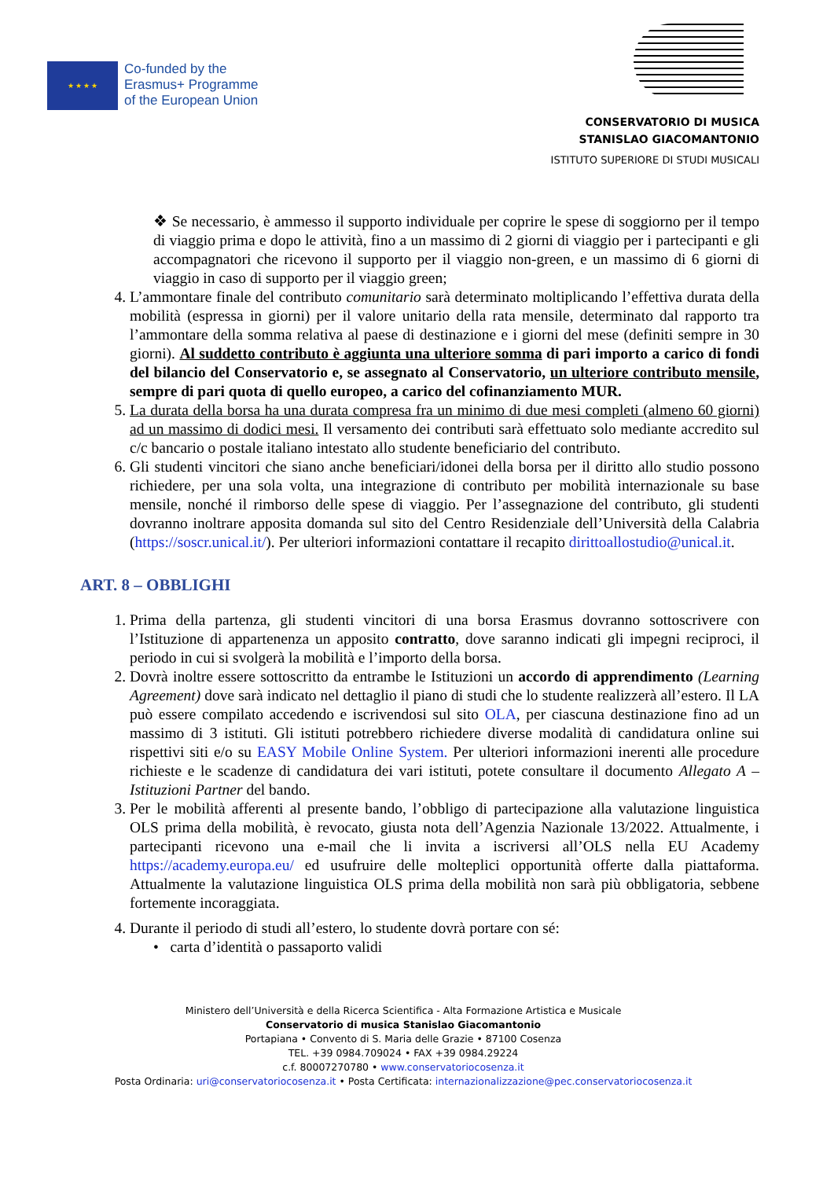★ ★ ★ ★
Co-funded by the
Erasmus+ Programme
of the European Union
CONSERVATORIO DI MUSICA
STANISLAO GIACOMANTONIO
ISTITUTO SUPERIORE DI STUDI MUSICALI
❖ Se necessario, è ammesso il supporto individuale per coprire le spese di soggiorno per il tempo di viaggio prima e dopo le attività, fino a un massimo di 2 giorni di viaggio per i partecipanti e gli accompagnatori che ricevono il supporto per il viaggio non-green, e un massimo di 6 giorni di viaggio in caso di supporto per il viaggio green;
4. L’ammontare finale del contributo comunitario sarà determinato moltiplicando l’effettiva durata della mobilità (espressa in giorni) per il valore unitario della rata mensile, determinato dal rapporto tra l’ammontare della somma relativa al paese di destinazione e i giorni del mese (definiti sempre in 30 giorni). Al suddetto contributo è aggiunta una ulteriore somma di pari importo a carico di fondi del bilancio del Conservatorio e, se assegnato al Conservatorio, un ulteriore contributo mensile, sempre di pari quota di quello europeo, a carico del cofinanziamento MUR.
5. La durata della borsa ha una durata compresa fra un minimo di due mesi completi (almeno 60 giorni) ad un massimo di dodici mesi. Il versamento dei contributi sarà effettuato solo mediante accredito sul c/c bancario o postale italiano intestato allo studente beneficiario del contributo.
6. Gli studenti vincitori che siano anche beneficiari/idonei della borsa per il diritto allo studio possono richiedere, per una sola volta, una integrazione di contributo per mobilità internazionale su base mensile, nonché il rimborso delle spese di viaggio. Per l’assegnazione del contributo, gli studenti dovranno inoltrare apposita domanda sul sito del Centro Residenziale dell’Università della Calabria (https://soscr.unical.it/). Per ulteriori informazioni contattare il recapito dirittoallostudio@unical.it.
ART. 8 – OBBLIGHI
1. Prima della partenza, gli studenti vincitori di una borsa Erasmus dovranno sottoscrivere con l’Istituzione di appartenenza un apposito contratto, dove saranno indicati gli impegni reciproci, il periodo in cui si svolgerà la mobilità e l’importo della borsa.
2. Dovrà inoltre essere sottoscritto da entrambe le Istituzioni un accordo di apprendimento (Learning Agreement) dove sarà indicato nel dettaglio il piano di studi che lo studente realizzerà all’estero. Il LA può essere compilato accedendo e iscrivendosi sul sito OLA, per ciascuna destinazione fino ad un massimo di 3 istituti. Gli istituti potrebbero richiedere diverse modalità di candidatura online sui rispettivi siti e/o su EASY Mobile Online System. Per ulteriori informazioni inerenti alle procedure richieste e le scadenze di candidatura dei vari istituti, potete consultare il documento Allegato A – Istituzioni Partner del bando.
3. Per le mobilità afferenti al presente bando, l’obbligo di partecipazione alla valutazione linguistica OLS prima della mobilità, è revocato, giusta nota dell’Agenzia Nazionale 13/2022. Attualmente, i partecipanti ricevono una e-mail che li invita a iscriversi all’OLS nella EU Academy https://academy.europa.eu/ ed usufruire delle molteplici opportunità offerte dalla piattaforma. Attualmente la valutazione linguistica OLS prima della mobilità non sarà più obbligatoria, sebbene fortemente incoraggiata.
4. Durante il periodo di studi all’estero, lo studente dovrà portare con sé:
• carta d’identità o passaporto validi
Ministero dell’Università e della Ricerca Scientifica - Alta Formazione Artistica e Musicale
Conservatorio di musica Stanislao Giacomantonio
Portapiana • Convento di S. Maria delle Grazie • 87100 Cosenza
TEL. +39 0984.709024 • FAX +39 0984.29224
c.f. 80007270780 • www.conservatoriocosenza.it
Posta Ordinaria: uri@conservatoriocosenza.it • Posta Certificata: internazionalizzazione@pec.conservatoriocosenza.it